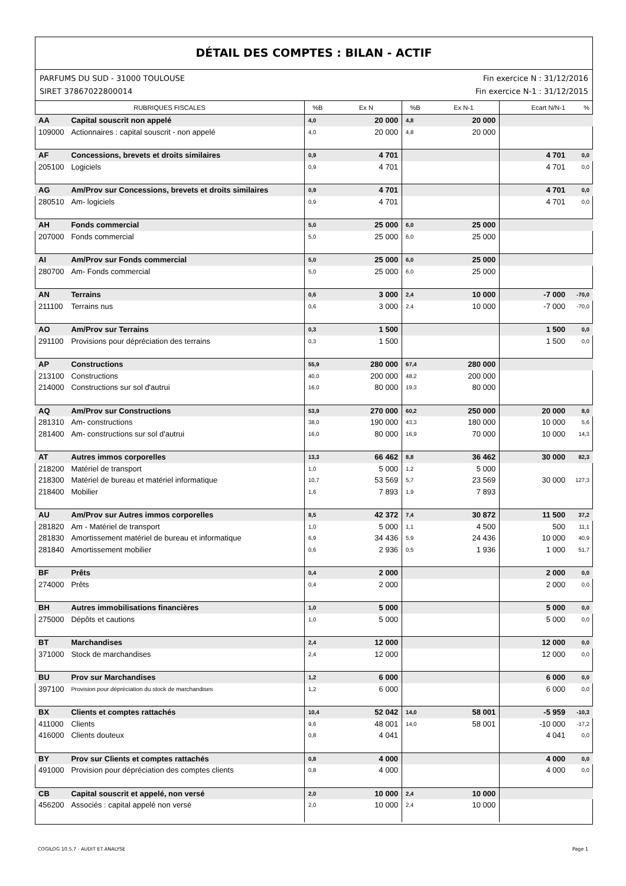DÉTAIL DES COMPTES : BILAN - ACTIF
PARFUMS DU SUD - 31000 TOULOUSE
SIRET 37867022800014
Fin exercice N : 31/12/2016
Fin exercice N-1 : 31/12/2015
| RUBRIQUES FISCALES | | %B | Ex N | %B | Ex N-1 | Ecart N/N-1 | % |
| --- | --- | --- | --- | --- | --- | --- | --- |
| AA | Capital souscrit non appelé | 4,0 | 20 000 | 4,8 | 20 000 | | |
| 109000 | Actionnaires : capital souscrit - non appelé | 4,0 | 20 000 | 4,8 | 20 000 | | |
| AF | Concessions, brevets et droits similaires | 0,9 | 4 701 | | | 4 701 | 0,0 |
| 205100 | Logiciels | 0,9 | 4 701 | | | 4 701 | 0,0 |
| AG | Am/Prov sur Concessions, brevets et droits similaires | 0,9 | 4 701 | | | 4 701 | 0,0 |
| 280510 | Am- logiciels | 0,9 | 4 701 | | | 4 701 | 0,0 |
| AH | Fonds commercial | 5,0 | 25 000 | 6,0 | 25 000 | | |
| 207000 | Fonds commercial | 5,0 | 25 000 | 6,0 | 25 000 | | |
| AI | Am/Prov sur Fonds commercial | 5,0 | 25 000 | 6,0 | 25 000 | | |
| 280700 | Am- Fonds commercial | 5,0 | 25 000 | 6,0 | 25 000 | | |
| AN | Terrains | 0,6 | 3 000 | 2,4 | 10 000 | -7 000 | -70,0 |
| 211100 | Terrains nus | 0,6 | 3 000 | 2,4 | 10 000 | -7 000 | -70,0 |
| AO | Am/Prov sur Terrains | 0,3 | 1 500 | | | 1 500 | 0,0 |
| 291100 | Provisions pour dépréciation des terrains | 0,3 | 1 500 | | | 1 500 | 0,0 |
| AP | Constructions | 55,9 | 280 000 | 67,4 | 280 000 | | |
| 213100 | Constructions | 40,0 | 200 000 | 48,2 | 200 000 | | |
| 214000 | Constructions sur sol d'autrui | 16,0 | 80 000 | 19,3 | 80 000 | | |
| AQ | Am/Prov sur Constructions | 53,9 | 270 000 | 60,2 | 250 000 | 20 000 | 8,0 |
| 281310 | Am- constructions | 38,0 | 190 000 | 43,3 | 180 000 | 10 000 | 5,6 |
| 281400 | Am- constructions sur sol d'autrui | 16,0 | 80 000 | 16,9 | 70 000 | 10 000 | 14,3 |
| AT | Autres immos corporelles | 13,3 | 66 462 | 8,8 | 36 462 | 30 000 | 82,3 |
| 218200 | Matériel de transport | 1,0 | 5 000 | 1,2 | 5 000 | | |
| 218300 | Matériel de bureau et matériel informatique | 10,7 | 53 569 | 5,7 | 23 569 | 30 000 | 127,3 |
| 218400 | Mobilier | 1,6 | 7 893 | 1,9 | 7 893 | | |
| AU | Am/Prov sur Autres immos corporelles | 8,5 | 42 372 | 7,4 | 30 872 | 11 500 | 37,2 |
| 281820 | Am - Matériel de transport | 1,0 | 5 000 | 1,1 | 4 500 | 500 | 11,1 |
| 281830 | Amortissement matériel de bureau et informatique | 6,9 | 34 436 | 5,9 | 24 436 | 10 000 | 40,9 |
| 281840 | Amortissement mobilier | 0,6 | 2 936 | 0,5 | 1 936 | 1 000 | 51,7 |
| BF | Prêts | 0,4 | 2 000 | | | 2 000 | 0,0 |
| 274000 | Prêts | 0,4 | 2 000 | | | 2 000 | 0,0 |
| BH | Autres immobilisations financières | 1,0 | 5 000 | | | 5 000 | 0,0 |
| 275000 | Dépôts et cautions | 1,0 | 5 000 | | | 5 000 | 0,0 |
| BT | Marchandises | 2,4 | 12 000 | | | 12 000 | 0,0 |
| 371000 | Stock de marchandises | 2,4 | 12 000 | | | 12 000 | 0,0 |
| BU | Prov sur Marchandises | 1,2 | 6 000 | | | 6 000 | 0,0 |
| 397100 | Provision pour dépréciation du stock de marchandises | 1,2 | 6 000 | | | 6 000 | 0,0 |
| BX | Clients et comptes rattachés | 10,4 | 52 042 | 14,0 | 58 001 | -5 959 | -10,3 |
| 411000 | Clients | 9,6 | 48 001 | 14,0 | 58 001 | -10 000 | -17,2 |
| 416000 | Clients douteux | 0,8 | 4 041 | | | 4 041 | 0,0 |
| BY | Prov sur Clients et comptes rattachés | 0,8 | 4 000 | | | 4 000 | 0,0 |
| 491000 | Provision pour dépréciation des comptes clients | 0,8 | 4 000 | | | 4 000 | 0,0 |
| CB | Capital souscrit et appelé, non versé | 2,0 | 10 000 | 2,4 | 10 000 | | |
| 456200 | Associés : capital appelé non versé | 2,0 | 10 000 | 2,4 | 10 000 | | |
COGILOG 10.5.7 - AUDIT ET ANALYSE Page 1